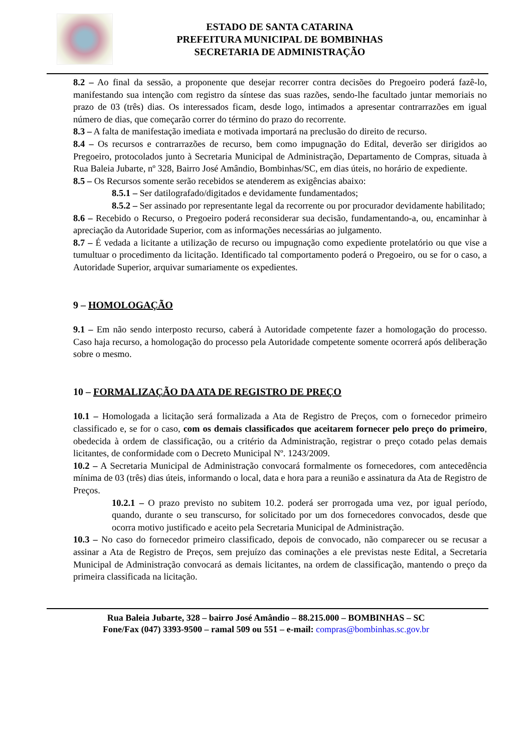ESTADO DE SANTA CATARINA
PREFEITURA MUNICIPAL DE BOMBINHAS
SECRETARIA DE ADMINISTRAÇÃO
8.2 – Ao final da sessão, a proponente que desejar recorrer contra decisões do Pregoeiro poderá fazê-lo, manifestando sua intenção com registro da síntese das suas razões, sendo-lhe facultado juntar memoriais no prazo de 03 (três) dias. Os interessados ficam, desde logo, intimados a apresentar contrarrazões em igual número de dias, que começarão correr do término do prazo do recorrente.
8.3 – A falta de manifestação imediata e motivada importará na preclusão do direito de recurso.
8.4 – Os recursos e contrarrazões de recurso, bem como impugnação do Edital, deverão ser dirigidos ao Pregoeiro, protocolados junto à Secretaria Municipal de Administração, Departamento de Compras, situada à Rua Baleia Jubarte, nº 328, Bairro José Amândio, Bombinhas/SC, em dias úteis, no horário de expediente.
8.5 – Os Recursos somente serão recebidos se atenderem as exigências abaixo:
8.5.1 – Ser datilografado/digitados e devidamente fundamentados;
8.5.2 – Ser assinado por representante legal da recorrente ou por procurador devidamente habilitado;
8.6 – Recebido o Recurso, o Pregoeiro poderá reconsiderar sua decisão, fundamentando-a, ou, encaminhar à apreciação da Autoridade Superior, com as informações necessárias ao julgamento.
8.7 – É vedada a licitante a utilização de recurso ou impugnação como expediente protelatório ou que vise a tumultuar o procedimento da licitação. Identificado tal comportamento poderá o Pregoeiro, ou se for o caso, a Autoridade Superior, arquivar sumariamente os expedientes.
9 – HOMOLOGAÇÃO
9.1 – Em não sendo interposto recurso, caberá à Autoridade competente fazer a homologação do processo. Caso haja recurso, a homologação do processo pela Autoridade competente somente ocorrerá após deliberação sobre o mesmo.
10 – FORMALIZAÇÃO DA ATA DE REGISTRO DE PREÇO
10.1 – Homologada a licitação será formalizada a Ata de Registro de Preços, com o fornecedor primeiro classificado e, se for o caso, com os demais classificados que aceitarem fornecer pelo preço do primeiro, obedecida à ordem de classificação, ou a critério da Administração, registrar o preço cotado pelas demais licitantes, de conformidade com o Decreto Municipal Nº. 1243/2009.
10.2 – A Secretaria Municipal de Administração convocará formalmente os fornecedores, com antecedência mínima de 03 (três) dias úteis, informando o local, data e hora para a reunião e assinatura da Ata de Registro de Preços.
10.2.1 – O prazo previsto no subitem 10.2. poderá ser prorrogada uma vez, por igual período, quando, durante o seu transcurso, for solicitado por um dos fornecedores convocados, desde que ocorra motivo justificado e aceito pela Secretaria Municipal de Administração.
10.3 – No caso do fornecedor primeiro classificado, depois de convocado, não comparecer ou se recusar a assinar a Ata de Registro de Preços, sem prejuízo das cominações a ele previstas neste Edital, a Secretaria Municipal de Administração convocará as demais licitantes, na ordem de classificação, mantendo o preço da primeira classificada na licitação.
Rua Baleia Jubarte, 328 – bairro José Amândio – 88.215.000 – BOMBINHAS – SC
Fone/Fax (047) 3393-9500 – ramal 509 ou 551 – e-mail: compras@bombinhas.sc.gov.br